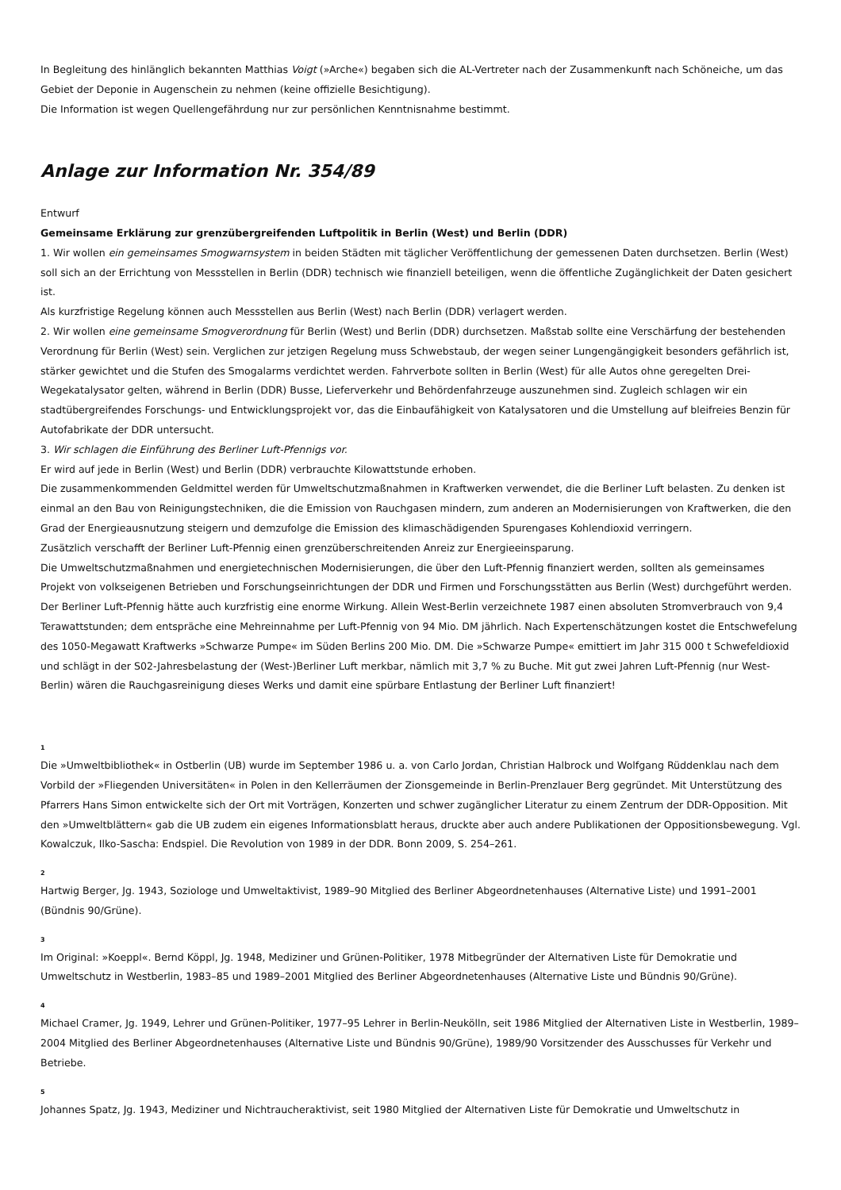In Begleitung des hinlänglich bekannten Matthias Voigt (»Arche«) begaben sich die AL-Vertreter nach der Zusammenkunft nach Schöneiche, um das Gebiet der Deponie in Augenschein zu nehmen (keine offizielle Besichtigung).
Die Information ist wegen Quellengefährdung nur zur persönlichen Kenntnisnahme bestimmt.
Anlage zur Information Nr. 354/89
Entwurf
Gemeinsame Erklärung zur grenzübergreifenden Luftpolitik in Berlin (West) und Berlin (DDR)
1. Wir wollen ein gemeinsames Smogwarnsystem in beiden Städten mit täglicher Veröffentlichung der gemessenen Daten durchsetzen. Berlin (West) soll sich an der Errichtung von Messstellen in Berlin (DDR) technisch wie finanziell beteiligen, wenn die öffentliche Zugänglichkeit der Daten gesichert ist.
Als kurzfristige Regelung können auch Messstellen aus Berlin (West) nach Berlin (DDR) verlagert werden.
2. Wir wollen eine gemeinsame Smogverordnung für Berlin (West) und Berlin (DDR) durchsetzen. Maßstab sollte eine Verschärfung der bestehenden Verordnung für Berlin (West) sein. Verglichen zur jetzigen Regelung muss Schwebstaub, der wegen seiner Lungengängigkeit besonders gefährlich ist, stärker gewichtet und die Stufen des Smogalarms verdichtet werden. Fahrverbote sollten in Berlin (West) für alle Autos ohne geregelten Drei-Wegekatalysator gelten, während in Berlin (DDR) Busse, Lieferverkehr und Behördenfahrzeuge auszunehmen sind. Zugleich schlagen wir ein stadtübergreifendes Forschungs- und Entwicklungsprojekt vor, das die Einbaufähigkeit von Katalysatoren und die Umstellung auf bleifreies Benzin für Autofabrikate der DDR untersucht.
3. Wir schlagen die Einführung des Berliner Luft-Pfennigs vor.
Er wird auf jede in Berlin (West) und Berlin (DDR) verbrauchte Kilowattstunde erhoben.
Die zusammenkommenden Geldmittel werden für Umweltschutzmaßnahmen in Kraftwerken verwendet, die die Berliner Luft belasten. Zu denken ist einmal an den Bau von Reinigungstechniken, die die Emission von Rauchgasen mindern, zum anderen an Modernisierungen von Kraftwerken, die den Grad der Energieausnutzung steigern und demzufolge die Emission des klimaschädigenden Spurengases Kohlendioxid verringern.
Zusätzlich verschafft der Berliner Luft-Pfennig einen grenzüberschreitenden Anreiz zur Energieeinsparung.
Die Umweltschutzmaßnahmen und energietechnischen Modernisierungen, die über den Luft-Pfennig finanziert werden, sollten als gemeinsames Projekt von volkseigenen Betrieben und Forschungseinrichtungen der DDR und Firmen und Forschungsstätten aus Berlin (West) durchgeführt werden.
Der Berliner Luft-Pfennig hätte auch kurzfristig eine enorme Wirkung. Allein West-Berlin verzeichnete 1987 einen absoluten Stromverbrauch von 9,4 Terawattstunden; dem entspräche eine Mehreinnahme per Luft-Pfennig von 94 Mio. DM jährlich. Nach Expertenschätzungen kostet die Entschwefelung des 1050-Megawatt Kraftwerks »Schwarze Pumpe« im Süden Berlins 200 Mio. DM. Die »Schwarze Pumpe« emittiert im Jahr 315 000 t Schwefeldioxid und schlägt in der S02-Jahresbelastung der (West-)Berliner Luft merkbar, nämlich mit 3,7 % zu Buche. Mit gut zwei Jahren Luft-Pfennig (nur West-Berlin) wären die Rauchgasreinigung dieses Werks und damit eine spürbare Entlastung der Berliner Luft finanziert!
1
Die »Umweltbibliothek« in Ostberlin (UB) wurde im September 1986 u. a. von Carlo Jordan, Christian Halbrock und Wolfgang Rüddenklau nach dem Vorbild der »Fliegenden Universitäten« in Polen in den Kellerräumen der Zionsgemeinde in Berlin-Prenzlauer Berg gegründet. Mit Unterstützung des Pfarrers Hans Simon entwickelte sich der Ort mit Vorträgen, Konzerten und schwer zugänglicher Literatur zu einem Zentrum der DDR-Opposition. Mit den »Umweltblättern« gab die UB zudem ein eigenes Informationsblatt heraus, druckte aber auch andere Publikationen der Oppositionsbewegung. Vgl. Kowalczuk, Ilko-Sascha: Endspiel. Die Revolution von 1989 in der DDR. Bonn 2009, S. 254–261.
2
Hartwig Berger, Jg. 1943, Soziologe und Umweltaktivist, 1989–90 Mitglied des Berliner Abgeordnetenhauses (Alternative Liste) und 1991–2001 (Bündnis 90/Grüne).
3
Im Original: »Koeppl«. Bernd Köppl, Jg. 1948, Mediziner und Grünen-Politiker, 1978 Mitbegründer der Alternativen Liste für Demokratie und Umweltschutz in Westberlin, 1983–85 und 1989–2001 Mitglied des Berliner Abgeordnetenhauses (Alternative Liste und Bündnis 90/Grüne).
4
Michael Cramer, Jg. 1949, Lehrer und Grünen-Politiker, 1977–95 Lehrer in Berlin-Neukölln, seit 1986 Mitglied der Alternativen Liste in Westberlin, 1989–2004 Mitglied des Berliner Abgeordnetenhauses (Alternative Liste und Bündnis 90/Grüne), 1989/90 Vorsitzender des Ausschusses für Verkehr und Betriebe.
5
Johannes Spatz, Jg. 1943, Mediziner und Nichtraucheraktivist, seit 1980 Mitglied der Alternativen Liste für Demokratie und Umweltschutz in